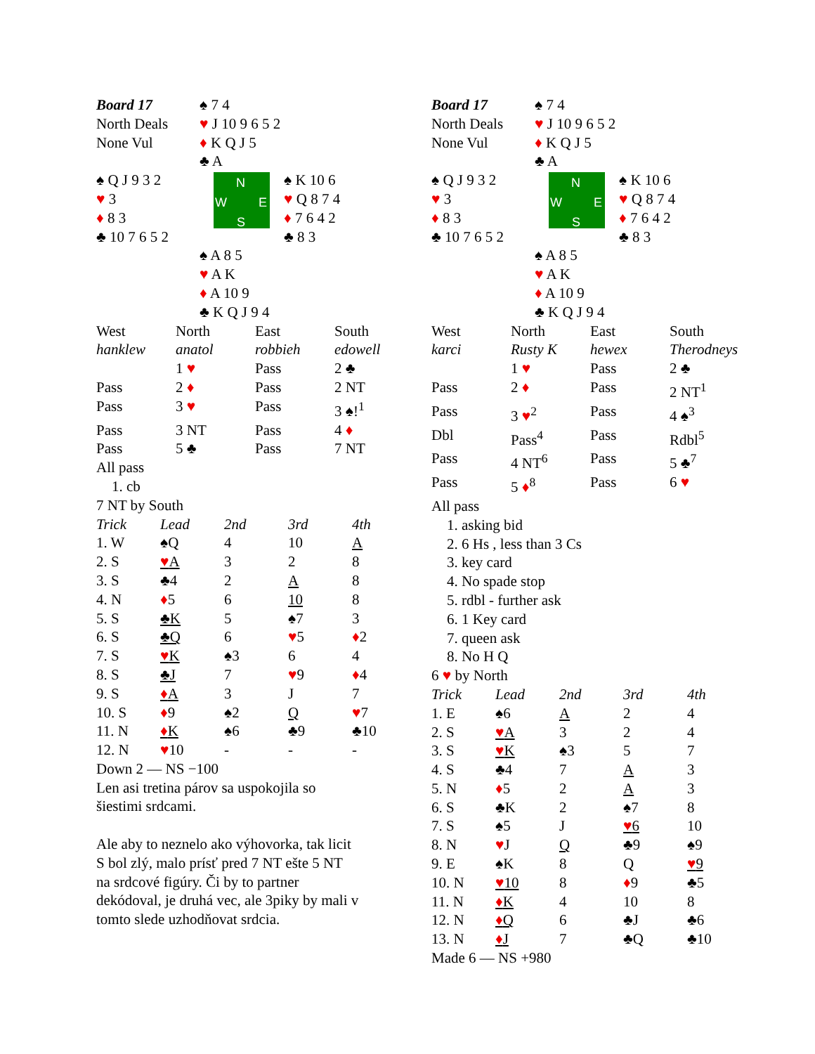| Board 17 North Deals None Vul | ♠ 7 4 ♥ J 10 9 6 5 2 ♦ K Q J 5 ♣ A | |
| ♠ Q J 9 3 2 ♥ 3 ♦ 8 3 ♣ 10 7 6 5 2 | N W E S | ♠ K 10 6 ♥ Q 8 7 4 ♦ 7 6 4 2 ♣ 8 3 |
| | ♠ A 8 5 ♥ A K ♦ A 10 9 ♣ K Q J 9 4 | |
| West | North | East | South |
| hanklew | anatol | robbieh | edowell |
| | 1 ♥ | Pass | 2 ♣ |
| Pass | 2 ♦ | Pass | 2 NT |
| Pass | 3 ♥ | Pass | 3 ♠!<sup>1</sup> |
| Pass | 3 NT | Pass | 4 ♦ |
| Pass | 5 ♣ | Pass | 7 NT |
| All pass | | | |
1. cb
7 NT by South
| Trick | Lead | 2nd | 3rd | 4th |
| 1. W | ♠Q | 4 | 10 | A |
| 2. S | ♥ A | 3 | 2 | 8 |
| 3. S | ♣4 | 2 | A | 8 |
| 4. N | ♦ 5 | 6 | 10 | 8 |
| 5. S | ♣K | 5 | ♠7 | 3 |
| 6. S | ♣Q | 6 | ♥ 5 | ♦ 2 |
| 7. S | ♥ K | ♠3 | 6 | 4 |
| 8. S | ♣J | 7 | ♥ 9 | ♦ 4 |
| 9. S | ♦ A | 3 | J | 7 |
| 10. S | ♦ 9 | ♠2 | Q | ♥ 7 |
| 11. N | ♦ K | ♠6 | ♣9 | ♣10 |
| 12. N | ♥ 10 | - | - | - |
Down 2 — NS −100
Len asi tretina párov sa uspokojila so
šiestimi srdcami.
Ale aby to neznelo ako výhovorka, tak licit
S bol zlý, malo prísť pred 7 NT ešte 5 NT
na srdcové figúry. Či by to partner
dekódoval, je druhá vec, ale 3piky by mali v
tomto slede uzhodňovat srdcia.
| Board 17 North Deals None Vul | ♠ 7 4 ♥ J 10 9 6 5 2 ♦ K Q J 5 ♣ A | |
| ♠ Q J 9 3 2 ♥ 3 ♦ 8 3 ♣ 10 7 6 5 2 | N W E S | ♠ K 10 6 ♥ Q 8 7 4 ♦ 7 6 4 2 ♣ 8 3 |
| | ♠ A 8 5 ♥ A K ♦ A 10 9 ♣ K Q J 9 4 | |
| West | North | East | South |
| karci | Rusty K | hewex | Therodneys |
| | 1 ♥ | Pass | 2 ♣ |
| Pass | 2 ♦ | Pass | 2 NT<sup>1</sup> |
| Pass | 3 ♥<sup>2</sup> | Pass | 4 ♠<sup>3</sup> |
| Dbl | Pass<sup>4</sup> | Pass | Rdbl<sup>5</sup> |
| Pass | 4 NT<sup>6</sup> | Pass | 5 ♣<sup>7</sup> |
| Pass | 5 ♦<sup>8</sup> | Pass | 6 ♥ |
| All pass | | | |
1. asking bid
2. 6 Hs , less than 3 Cs
3. key card
4. No spade stop
5. rdbl - further ask
6. 1 Key card
7. queen ask
8. No H Q
6 ♥ by North
| Trick | Lead | 2nd | 3rd | 4th |
| 1. E | ♠6 | A | 2 | 4 |
| 2. S | ♥ A | 3 | 2 | 4 |
| 3. S | ♥ K | ♠3 | 5 | 7 |
| 4. S | ♣4 | 7 | A | 3 |
| 5. N | ♦ 5 | 2 | A | 3 |
| 6. S | ♣K | 2 | ♠7 | 8 |
| 7. S | ♠5 | J | ♥ 6 | 10 |
| 8. N | ♥ J | Q | ♣9 | ♠9 |
| 9. E | ♠K | 8 | Q | ♥ 9 |
| 10. N | ♥ 10 | 8 | ♦ 9 | ♣5 |
| 11. N | ♦ K | 4 | 10 | 8 |
| 12. N | ♦ Q | 6 | ♣J | ♣6 |
| 13. N | ♦ J | 7 | ♣Q | ♣10 |
Made 6 — NS +980